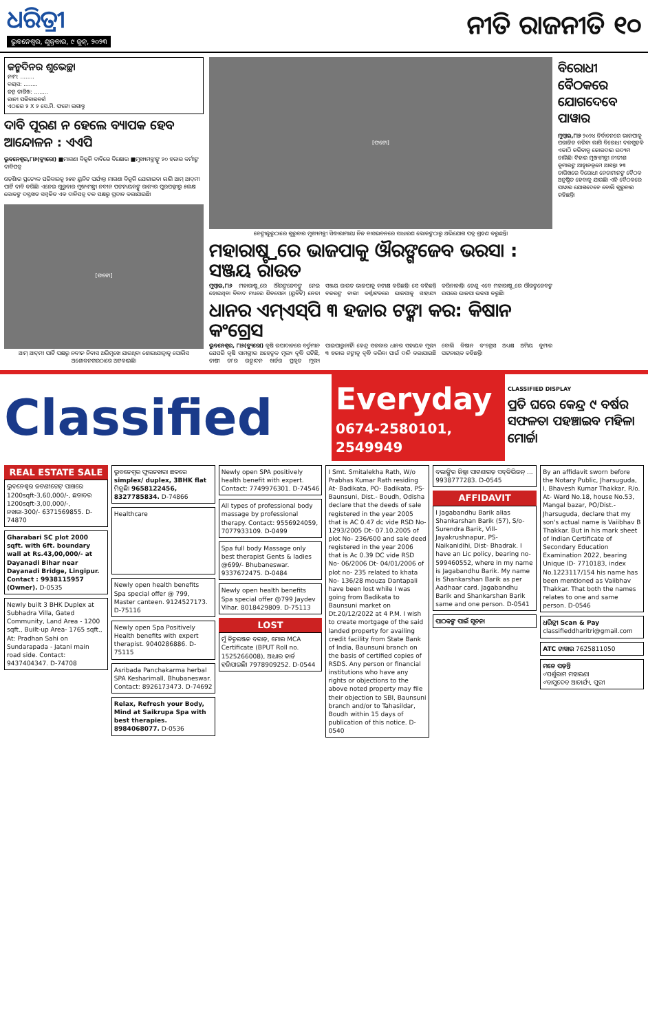ଧରିତ୍ରୀ
ଭୁବନେଶ୍ୱର, ଶୁକ୍ରବାର, ୯ ଜୁନ୍, ୨୦୨୩
ନୀତି ରାଜନୀତି ୧୦
ଜନ୍ମଦିନର ଶୁଭେଚ୍ଛା
ନାମ: ........
ବୟସ: ........
ଜନ୍ମ ତାରିଖ: ........
ରାନୀ ପରିବାରବର୍ଗ
ଏଠାରେ ୨ X ୨ ସେ.ମି. ଫଟୋ ଲଗାନ୍ତୁ
ଦାବି ପୂରଣ ନ ହେଲେ ବ୍ୟାପକ ହେବ ଆନ୍ଦୋଳନ : ଏଏପି
ଭୁବନେଶ୍ୱର,୮।୬(ବ୍ୟୁରୋ) ■ମାଗଣା ବିଜୁଳି ଦାବିରେ ବିକ୍ଷୋଭ ■ମୁଖ୍ୟମନ୍ତ୍ରୀଙ୍କୁ ୨୦ ହଜାର କର୍ମୀଙ୍କ ଦାବିପତ୍ର
ଓଡ଼ିଶାର ପ୍ରତ୍ୟେକ ପରିବାରକୁ ୨୫ହ ୟୁନିଟ ପର୍ଯ୍ୟନ୍ତ ମାଗଣା ବିଜୁଳି ଯୋଗାଇବା ଲାଗି ଆମ୍ ଆଦ୍‌ମୀ ପାର୍ଟି ଦାବି କରିଛି। ଏନେଇ ଗୁରୁବାର ମୁଖ୍ୟମନ୍ତ୍ରୀ ନବୀନ ପଟ୍ଟନାୟକଙ୍କୁ ରାଜ୍ୟର ପୁରପଲ୍ଲୀରୁ ୫ଲକ୍ଷ ଲୋକଙ୍କ ଦସ୍ତଖତ ସମ୍ବଳିତ ଏକ ଦାବିପତ୍ର ଦଳ ପକ୍ଷରୁ ପ୍ରଦାନ କରାଯାଇଛି।
[ଫଟୋ]
ଆମ୍ ଆଦ୍‌ମୀ ପାର୍ଟି ପକ୍ଷରୁ ନବୀନ ନିବାସ ଅଭିମୁଖେ ଯାଉଥିବା ଶୋଭାଯାତ୍ରାକୁ ପୋଲିସ ଅଶୋକନଗରଠାରେ ଅଟକାଇଛି।
[ଫଟୋ]
ବେଙ୍ଗାଲୁରୁଠାରେ ଗୁରୁବାର ମୁଖ୍ୟମନ୍ତ୍ରୀ ସିଦ୍ଧାରାମାୟା ନିଜ ବାସଭବନରେ ସାଧାରଣ ଲୋକଙ୍କଠାରୁ ଅଭିଯୋଗ ପତ୍ର ଗ୍ରହଣ କରୁଛନ୍ତି।
ମହାରାଷ୍ଟ୍ରରେ ଭାଜପାକୁ ଔରଙ୍ଗଜେବ ଭରସା : ସଞ୍ଜୟ ରାଉତ
ମୁମ୍ବାଇ,୮।୬ ମହାରାଷ୍ଟ୍ରରେ ଔରଙ୍ଗଜେବଙ୍କୁ ନେଇ ହୋଇଥିବା ବିବାଦ ମଧ୍ୟରେ ଶିବସେନା (ୟୁବିଟି) ନେତା ସଞ୍ଜୟ ରାଉତ ଭାଜପାକୁ କଟାକ୍ଷ କରିଛନ୍ତି। ସେ କହିଛନ୍ତି ବଜରଙ୍ଗ ବାଲୀ କର୍ଣ୍ଣାଟକରେ ଭାଜପାକୁ ସାହାଯ୍ୟ କରିନାହାନ୍ତି। ତେଣୁ ଏବେ ମହାରାଷ୍ଟ୍ରରେ ଔରଙ୍ଗଜେବଙ୍କ ଉପରେ ଭାଜପା ଭରସା କରୁଛି।
ଧାନର ଏମ୍ଏସ୍‌ପି ୩ ହଜାର ଟଙ୍କା କର: କିଷାନ କଂଗ୍ରେସ
ଭୁବନେଶ୍ୱର, ୮।୬(ବ୍ୟୁରୋ) କୃଷି ଉପାଦାନରେ ବର୍ତ୍ତମାନ ଯେପରି କୃଷି ସାମଗ୍ରୀର ଅହେତୁକ ମୂଲ୍ୟ ବୃଦ୍ଧି ଘଟିଛି, ଚାଷୀ ତା'ର ଉତ୍ପାଦନ ଖର୍ଚ୍ଚର ପ୍ରକୃତ ମୂଲ୍ୟ ପାଇପାରୁନାହିଁ। କେନ୍ଦ୍ର ସରକାର ଧାନର ସହାୟକ ମୂଲ୍ୟ ୩ ହଜାର ଟଙ୍କାକୁ ବୃଦ୍ଧି କରିବା ପାଇଁ ଦାବି କରାଯାଇଛି ବୋଲି କିଷାନ କଂଗ୍ରେସ ଅଧ୍ୟକ୍ଷ ଅମିୟ କୁମାର ପଟ୍ଟନାୟକ କହିଛନ୍ତି।
ବିରୋଧୀ ବୈଠକରେ ଯୋଗଦେବେ ପାୱାର
ମୁମ୍ବାଇ,୮।୬ ୨୦୨୪ ନିର୍ବାଚନରେ ଭାଜପାକୁ ପରାଜିତ କରିବା ଲାଗି ବିରୋଧୀ ଦଳଗୁଡ଼ିକ ଏକାଠି କରିବାକୁ ଜୋରଦାର ଉଦ୍ୟମ ଚାଲିଛି। ବିହାର ମୁଖ୍ୟମନ୍ତ୍ରୀ ନୀତୀଶ କୁମାରଙ୍କ ଆହ୍ୱାନକ୍ରମେ ଆସନ୍ତା ୨୩ ତାରିଖରେ ବିରୋଧୀ ନେତାମାନଙ୍କ ବୈଠକ ଅନୁଷ୍ଠିତ ହେବାକୁ ଯାଉଛି। ଏହି ବୈଠକରେ ପାୱାର ଯୋଗଦେବେ ବୋଲି ଗୁରୁବାର କହିଛନ୍ତି।
Classified
Everyday
0674-2580101, 2549949
CLASSIFIED DISPLAY
ପ୍ରତି ଘରେ କେନ୍ଦ୍ର ୯ ବର୍ଷର ସଫଳତା ପହଞ୍ଚାଇବ ମହିଳା ମୋର୍ଚ୍ଚା
REAL ESTATE SALE
ଭୁବନେଶ୍ୱର ଜଟଣୀଗେଟ୍ ପାଖରେ 1200sqft-3,60,000/-, ଛତାବର 1200sqft-3,00,000/-, ନଖରା-300/- 6371569855. D-74870
Gharabari SC plot 2000 sqft. with 6ft. boundary wall at Rs.43,00,000/- at Dayanadi Bihar near Dayanadi Bridge, Lingipur. Contact : 9938115957 (Owner). D-0535
Newly built 3 BHK Duplex at Subhadra Villa, Gated Community, Land Area - 1200 sqft., Built-up Area- 1765 sqft., At: Pradhan Sahi on Sundarapada - Jatani main road side. Contact: 9437404347. D-74708
ଭୁବନେଶ୍ୱର ଫୁଲନଖରା ଛକରେ simplex/ duplex, 3BHK flat ମିଳୁଛି। 9658122456, 8327785834. D-74866
Healthcare
Newly open health benefits Spa special offer @ 799, Master canteen. 9124527173. D-75116
Newly open Spa Positively Health benefits with expert therapist. 9040286886. D-75115
Asribada Panchakarma herbal SPA Kesharimall, Bhubaneswar. Contact: 8926173473. D-74692
Relax, Refresh your Body, Mind at Saikrupa Spa with best therapies. 8984068077. D-0536
Newly open SPA positively health benefit with expert. Contact: 7749976301. D-74546
All types of professional body massage by professional therapy. Contact: 9556924059, 7077933109. D-0499
Spa full body Massage only best therapist Gents & ladies @699/- Bhubaneswar. 9337672475. D-0484
Newly open health benefits Spa special offer @799 Jaydev Vihar. 8018429809. D-75113
LOST
ମୁଁ ଚିତ୍ତରଞ୍ଜନ ବରାଡ଼, ମୋର MCA Certificate (BPUT Roll no. 1525266008), ଆଧାର କାର୍ଡ ହଜିଯାଇଛି। 7978909252. D-0544
I Smt. Smitalekha Rath, W/o Prabhas Kumar Rath residing At- Badikata, PO- Badikata, PS- Baunsuni, Dist.- Boudh, Odisha declare that the deeds of sale registered in the year 2005 that is AC 0.47 dc vide RSD No- 1293/2005 Dt- 07.10.2005 of plot No- 236/600 and sale deed registered in the year 2006 that is Ac 0.39 DC vide RSD No- 06/2006 Dt- 04/01/2006 of plot no- 235 related to khata No- 136/28 mouza Dantapali have been lost while I was going from Badikata to Baunsuni market on Dt.20/12/2022 at 4 P.M. I wish to create mortgage of the said landed property for availing credit facility from State Bank of India, Baunsuni branch on the basis of certified copies of RSDS. Any person or financial institutions who have any rights or objections to the above noted property may file their objection to SBI, Baunsuni branch and/or to Tahasildar, Boudh within 15 days of publication of this notice. D-0540
ବଲାଙ୍ଗିର ଜିଲ୍ଲା ପାଟଣାଗଡ଼ ସବ୍‌ଡିଭିଜନ୍ ... 9938777283. D-0545
AFFIDAVIT
I Jagabandhu Barik alias Shankarshan Barik (57), S/o- Surendra Barik, Vill- Jayakrushnapur, PS- Naikanidihi, Dist- Bhadrak. I have an Lic policy, bearing no- 599460552, where in my name is Jagabandhu Barik. My name is Shankarshan Barik as per Aadhaar card. Jagabandhu Barik and Shankarshan Barik same and one person. D-0541
ପାଠକଙ୍କ ପାଇଁ ସୂଚନା
By an affidavit sworn before the Notary Public, Jharsuguda, I, Bhavesh Kumar Thakkar, R/o. At- Ward No.18, house No.53, Mangal bazar, PO/Dist.- Jharsuguda, declare that my son's actual name is Vaiibhav B Thakkar. But in his mark sheet of Indian Certificate of Secondary Education Examination 2022, bearing Unique ID- 7710183, index No.1223117/154 his name has been mentioned as Vaiibhav Thakkar. That both the names relates to one and same person. D-0546
ଧରିତ୍ରୀ Scan & Pay
classifieddharitri@gmail.com
ATC ଟାୱାର 7625811050
ମନେ ପଡ଼ନ୍ତି
୰ପର୍ଶୁରାମ ମହାରଣା
୰ବାସୁଦେବ ଆଚାର୍ଯ୍ୟ, ପୁରୀ